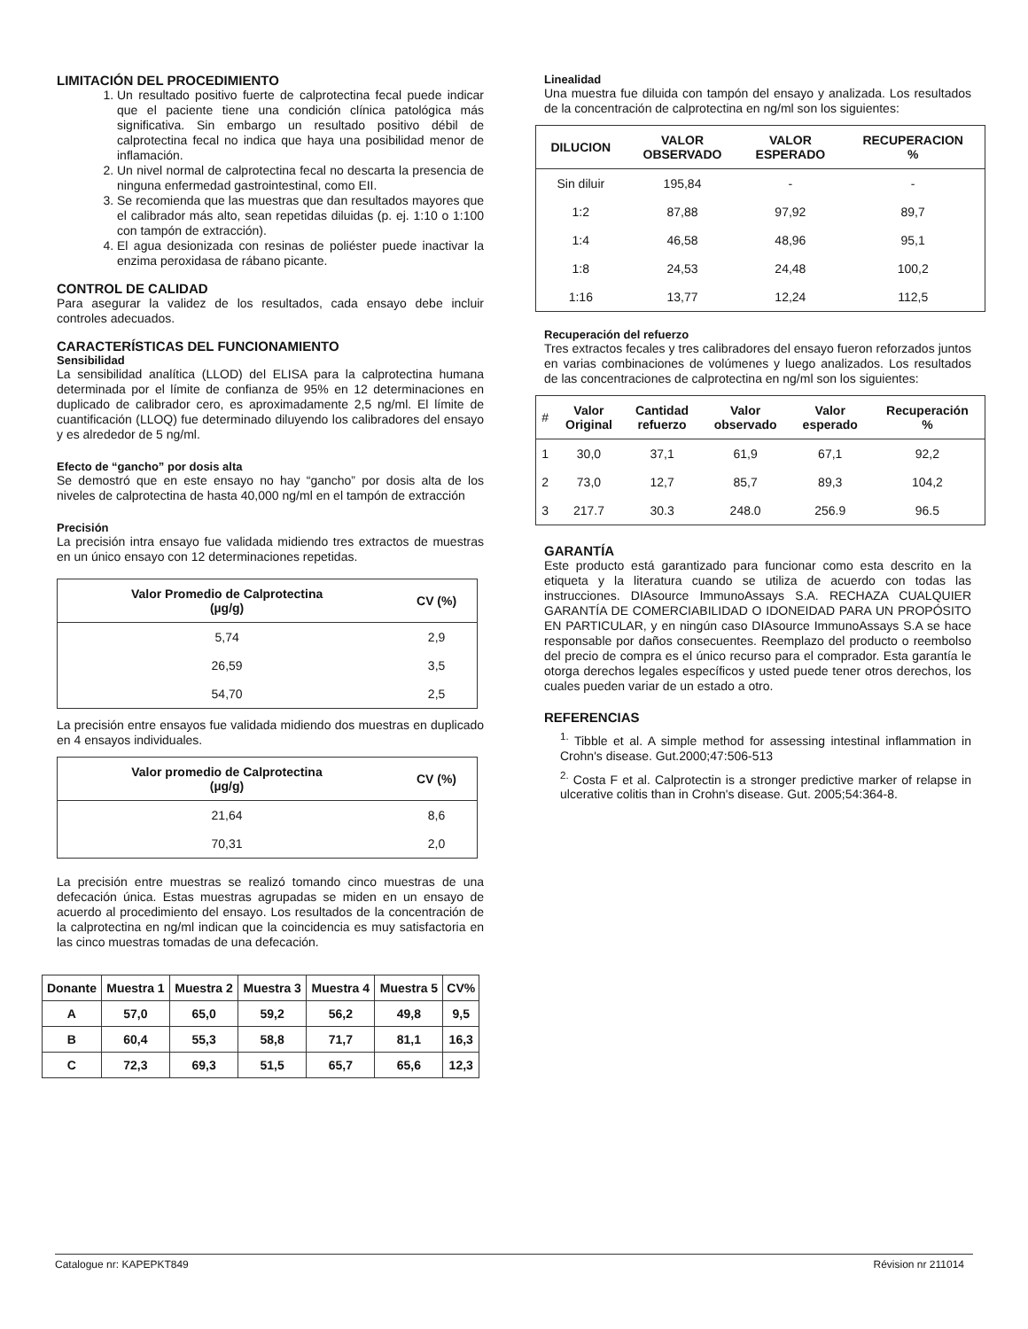LIMITACIÓN DEL PROCEDIMIENTO
1. Un resultado positivo fuerte de calprotectina fecal puede indicar que el paciente tiene una condición clínica patológica más significativa. Sin embargo un resultado positivo débil de calprotectina fecal no indica que haya una posibilidad menor de inflamación.
2. Un nivel normal de calprotectina fecal no descarta la presencia de ninguna enfermedad gastrointestinal, como EII.
3. Se recomienda que las muestras que dan resultados mayores que el calibrador más alto, sean repetidas diluidas (p. ej. 1:10 o 1:100 con tampón de extracción).
4. El agua desionizada con resinas de poliéster puede inactivar la enzima peroxidasa de rábano picante.
CONTROL DE CALIDAD
Para asegurar la validez de los resultados, cada ensayo debe incluir controles adecuados.
CARACTERÍSTICAS DEL FUNCIONAMIENTO
Sensibilidad
La sensibilidad analítica (LLOD) del ELISA para la calprotectina humana determinada por el límite de confianza de 95% en 12 determinaciones en duplicado de calibrador cero, es aproximadamente 2,5 ng/ml. El límite de cuantificación (LLOQ) fue determinado diluyendo los calibradores del ensayo y es alrededor de 5 ng/ml.
Efecto de “gancho” por dosis alta
Se demostró que en este ensayo no hay “gancho” por dosis alta de los niveles de calprotectina de hasta 40,000 ng/ml en el tampón de extracción
Precisión
La precisión intra ensayo fue validada midiendo tres extractos de muestras en un único ensayo con 12 determinaciones repetidas.
| Valor Promedio de Calprotectina (µg/g) | CV (%) |
| --- | --- |
| 5,74 | 2,9 |
| 26,59 | 3,5 |
| 54,70 | 2,5 |
La precisión entre ensayos fue validada midiendo dos muestras en duplicado en 4 ensayos individuales.
| Valor promedio de Calprotectina (µg/g) | CV (%) |
| --- | --- |
| 21,64 | 8,6 |
| 70,31 | 2,0 |
La precisión entre muestras se realizó tomando cinco muestras de una defecación única. Estas muestras agrupadas se miden en un ensayo de acuerdo al procedimiento del ensayo. Los resultados de la concentración de la calprotectina en ng/ml indican que la coincidencia es muy satisfactoria en las cinco muestras tomadas de una defecación.
| Donante | Muestra 1 | Muestra 2 | Muestra 3 | Muestra 4 | Muestra 5 | CV% |
| --- | --- | --- | --- | --- | --- | --- |
| A | 57,0 | 65,0 | 59,2 | 56,2 | 49,8 | 9,5 |
| B | 60,4 | 55,3 | 58,8 | 71,7 | 81,1 | 16,3 |
| C | 72,3 | 69,3 | 51,5 | 65,7 | 65,6 | 12,3 |
Linealidad
Una muestra fue diluida con tampón del ensayo y analizada. Los resultados de la concentración de calprotectina en ng/ml son los siguientes:
| DILUCION | VALOR OBSERVADO | VALOR ESPERADO | RECUPERACION % |
| --- | --- | --- | --- |
| Sin diluir | 195,84 | - | - |
| 1:2 | 87,88 | 97,92 | 89,7 |
| 1:4 | 46,58 | 48,96 | 95,1 |
| 1:8 | 24,53 | 24,48 | 100,2 |
| 1:16 | 13,77 | 12,24 | 112,5 |
Recuperación del refuerzo
Tres extractos fecales y tres calibradores del ensayo fueron reforzados juntos en varias combinaciones de volúmenes y luego analizados. Los resultados de las concentraciones de calprotectina en ng/ml son los siguientes:
| # | Valor Original | Cantidad refuerzo | Valor observado | Valor esperado | Recuperación % |
| --- | --- | --- | --- | --- | --- |
| 1 | 30,0 | 37,1 | 61,9 | 67,1 | 92,2 |
| 2 | 73,0 | 12,7 | 85,7 | 89,3 | 104,2 |
| 3 | 217.7 | 30.3 | 248.0 | 256.9 | 96.5 |
GARANTÍA
Este producto está garantizado para funcionar como esta descrito en la etiqueta y la literatura cuando se utiliza de acuerdo con todas las instrucciones. DIAsource ImmunoAssays S.A. RECHAZA CUALQUIER GARANTÍA DE COMERCIABILIDAD O IDONEIDAD PARA UN PROPÓSITO EN PARTICULAR, y en ningún caso DIAsource ImmunoAssays S.A se hace responsable por daños consecuentes. Reemplazo del producto o reembolso del precio de compra es el único recurso para el comprador. Esta garantía le otorga derechos legales específicos y usted puede tener otros derechos, los cuales pueden variar de un estado a otro.
REFERENCIAS
<sup>1.</sup> Tibble et al. A simple method for assessing intestinal inflammation in Crohn's disease. Gut.2000;47:506-513
<sup>2.</sup> Costa F et al. Calprotectin is a stronger predictive marker of relapse in ulcerative colitis than in Crohn's disease. Gut. 2005;54:364-8.
Catalogue nr: KAPEPKT849 Révision nr 211014